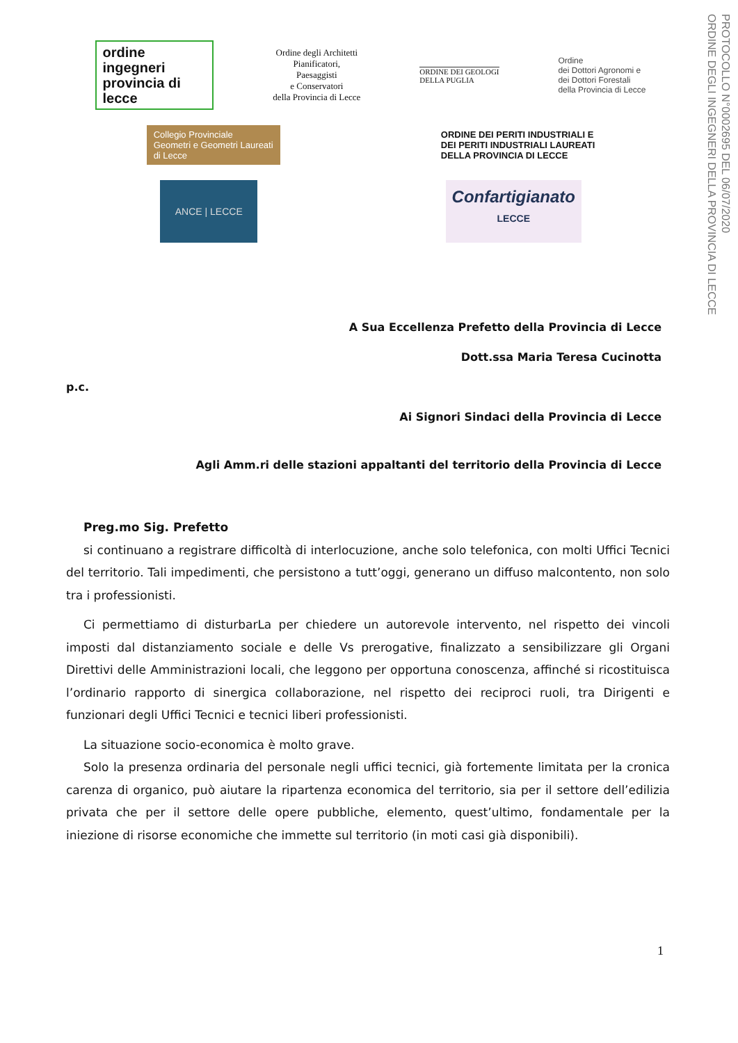PROTOCOLLO N°0002695 DEL 06/07/2020
ORDINE DEGLI INGEGNERI DELLA PROVINCIA DI LECCE
ordine ingegneri provincia di lecce
Ordine degli Architetti
Pianificatori,
Paesaggisti
e Conservatori
della Provincia di Lecce
ORDINE DEI GEOLOGI
DELLA PUGLIA
Ordine
dei Dottori Agronomi e
dei Dottori Forestali
della Provincia di Lecce
Collegio Provinciale
Geometri e Geometri Laureati
di Lecce
ORDINE DEI PERITI INDUSTRIALI E
DEI PERITI INDUSTRIALI LAUREATI
DELLA PROVINCIA DI LECCE
ANCE | LECCE
Confartigianato
LECCE
A Sua Eccellenza Prefetto della Provincia di Lecce
Dott.ssa Maria Teresa Cucinotta
p.c.
Ai Signori Sindaci della Provincia di Lecce
Agli Amm.ri delle stazioni appaltanti del territorio della Provincia di Lecce
Preg.mo Sig. Prefetto
si continuano a registrare difficoltà di interlocuzione, anche solo telefonica, con molti Uffici Tecnici del territorio. Tali impedimenti, che persistono a tutt’oggi, generano un diffuso malcontento, non solo tra i professionisti.
Ci permettiamo di disturbarLa per chiedere un autorevole intervento, nel rispetto dei vincoli imposti dal distanziamento sociale e delle Vs prerogative, finalizzato a sensibilizzare gli Organi Direttivi delle Amministrazioni locali, che leggono per opportuna conoscenza, affinché si ricostituisca l’ordinario rapporto di sinergica collaborazione, nel rispetto dei reciproci ruoli, tra Dirigenti e funzionari degli Uffici Tecnici e tecnici liberi professionisti.
La situazione socio-economica è molto grave.
Solo la presenza ordinaria del personale negli uffici tecnici, già fortemente limitata per la cronica carenza di organico, può aiutare la ripartenza economica del territorio, sia per il settore dell’edilizia privata che per il settore delle opere pubbliche, elemento, quest’ultimo, fondamentale per la iniezione di risorse economiche che immette sul territorio (in moti casi già disponibili).
1